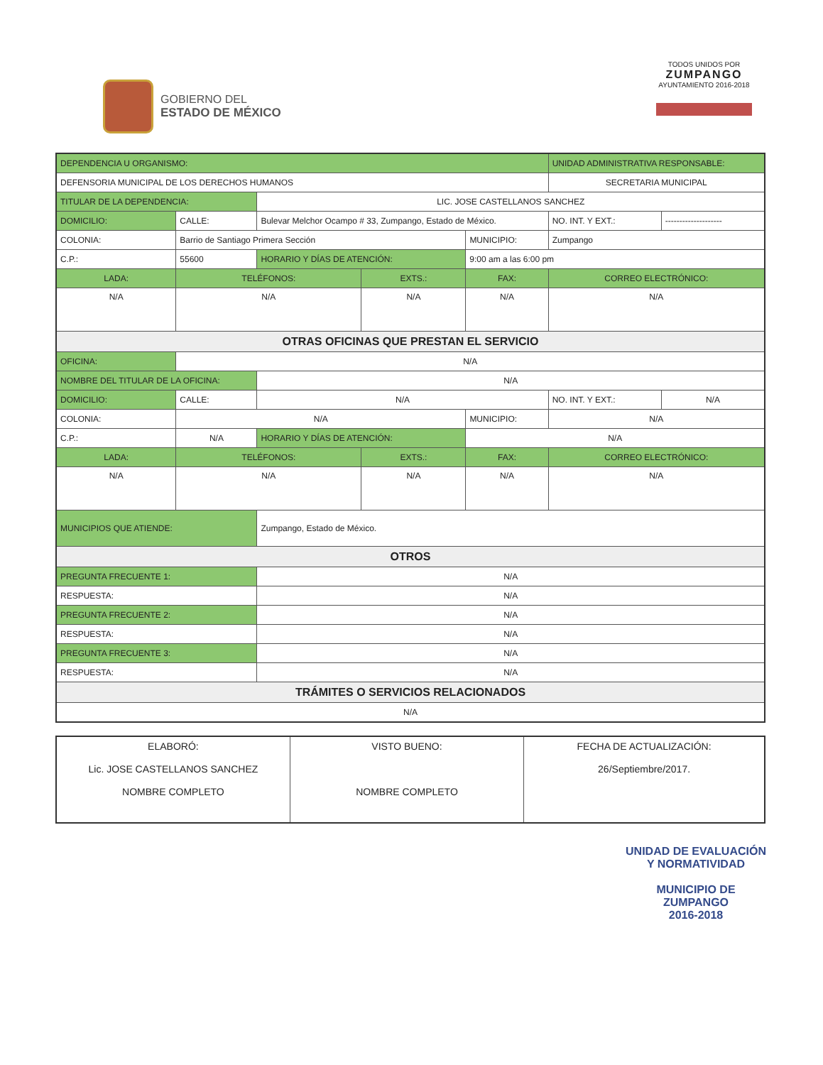GOBIERNO DEL
ESTADO DE MÉXICO
TODOS UNIDOS POR
ZUMPANGO
AYUNTAMIENTO 2016-2018
| DEPENDENCIA U ORGANISMO: | | | | | | | UNIDAD ADMINISTRATIVA RESPONSABLE: | | | |
| DEFENSORIA MUNICIPAL DE LOS DERECHOS HUMANOS | | | | | | | SECRETARIA MUNICIPAL | | | |
| TITULAR DE LA DEPENDENCIA: | | | LIC. JOSE CASTELLANOS SANCHEZ | | | | | | | |
| DOMICILIO: | | CALLE: | Bulevar Melchor Ocampo # 33, Zumpango, Estado de México. | | | | | | NO. INT. Y EXT.: | -------------------- |
| COLONIA: | | Barrio de Santiago Primera Sección | | | | MUNICIPIO: | Zumpango | | | |
| C.P.: | 55600 | | HORARIO Y DÍAS DE ATENCIÓN: | | 9:00 am a las 6:00 pm | | | | | |
| LADA: | TELÉFONOS: | | | EXTS.: | | FAX: | | CORREO ELECTRÓNICO: | | |
| N/A | N/A | | | N/A | | N/A | | N/A | | |
| OTRAS OFICINAS QUE PRESTAN EL SERVICIO | | | | | | | | | | |
| OFICINA: | | N/A | | | | | | | | |
| NOMBRE DEL TITULAR DE LA OFICINA: | | | N/A | | | | | | | |
| DOMICILIO: | | CALLE: | N/A | | | | | | NO. INT. Y EXT.: | N/A |
| COLONIA: | | N/A | | | | MUNICIPIO: | N/A | | | |
| C.P.: | N/A | | HORARIO Y DÍAS DE ATENCIÓN: | | N/A | | | | | |
| LADA: | TELÉFONOS: | | | EXTS.: | | FAX: | | CORREO ELECTRÓNICO: | | |
| N/A | N/A | | | N/A | | N/A | | N/A | | |
| MUNICIPIOS QUE ATIENDE: | | | Zumpango, Estado de México. | | | | | | | |
| OTROS | | | | | | | | | | |
| PREGUNTA FRECUENTE 1: | | | N/A | | | | | | | |
| RESPUESTA: | | | N/A | | | | | | | |
| PREGUNTA FRECUENTE 2: | | | N/A | | | | | | | |
| RESPUESTA: | | | N/A | | | | | | | |
| PREGUNTA FRECUENTE 3: | | | N/A | | | | | | | |
| RESPUESTA: | | | N/A | | | | | | | |
| TRÁMITES O SERVICIOS RELACIONADOS | | | | | | | | | | |
| N/A | | | | | | | | | | |
| ELABORÓ: Lic. JOSE CASTELLANOS SANCHEZ NOMBRE COMPLETO | VISTO BUENO: NOMBRE COMPLETO | FECHA DE ACTUALIZACIÓN: 26/Septiembre/2017. |
UNIDAD DE EVALUACIÓN Y NORMATIVIDAD
MUNICIPIO DE
ZUMPANGO
2016-2018